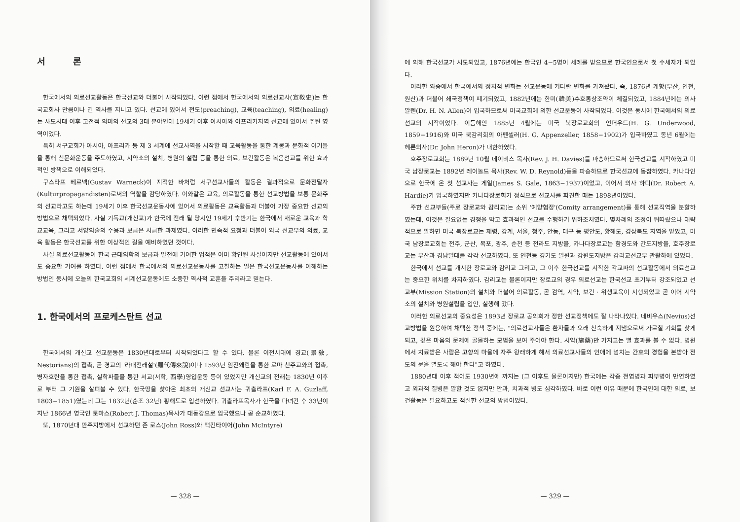서 론
한국에서의 의료선교활동은 한국선교와 더불어 시작되었다. 이런 점에서 한국에서의 의료선교사(宣敎史)는 한국교회사 만큼이나 긴 역사를 지니고 있다. 선교에 있어서 전도(preaching), 교육(teaching), 의료(healing)는 사도시대 이후 고전적 의미의 선교의 3대 분야인데 19세기 이후 아시아와 아프리카지역 선교에 있어서 주된 영역이었다.
특히 서구교회가 아시아, 아프리카 등 제 3 세계에 선교사역을 시작할 때 교육활동을 통한 계몽과 문화적 이기들을 통해 신문화운동을 주도하였고, 시약소의 설치, 병원의 설립 등을 통한 의료, 보건활동은 복음선교를 위한 효과적인 방책으로 이해되었다.
구스타프 베르넥(Gustav Warneck)이 지적한 바처럼 서구선교사들의 활동은 결과적으로 문화전달자(Kulturpropagandisten)로써의 역할을 감당하였다. 이와같은 교육, 의료활동을 통한 선교방법을 보통 문화주의 선교라고도 하는데 19세기 이후 한국선교운동사에 있어서 의료활동은 교육활동과 더불어 가장 중요한 선교의 방법으로 채택되었다. 사실 기독교(개신교)가 한국에 전래 될 당시인 19세기 후반기는 한국에서 새로운 교육과 학교교육, 그리고 서양의술의 수용과 보급은 시급한 과제였다. 이러한 민족적 요청과 더불어 외국 선교부의 의료, 교육 활동은 한국선교를 위한 이상적인 길을 예비하였던 것이다.
사실 의료선교활동이 한국 근대의학의 보급과 발전에 기여한 업적은 이미 확인된 사실이지만 선교활동에 있어서도 중요한 기여를 하였다. 이런 점에서 한국에서의 의료선교운동사를 고찰하는 일은 한국선교운동사를 이해하는 방법인 동시에 오늘의 한국교회의 세계선교운동에도 소중한 역사적 교훈을 주리라고 믿는다.
1. 한국에서의 프로케스탄트 선교
한국에서의 개신교 선교운동은 1830년대로부터 시작되었다고 할 수 있다. 물론 이전시대에 경교(景敎, Nestorians)의 접촉, 곧 경교의 '라대전래설'(羅代傳來說)이나 1593년 임진왜란을 통한 로마 천주교와의 접촉, 병자호란을 통한 접촉, 실학파들을 통한 서교(서학, 西學)영입운동 등이 있었지만 개신교의 전래는 1830년 이후로 부터 그 기원을 살펴볼 수 있다. 한국땅을 찾아온 최초의 개신교 선교사는 귀츨라프(Karl F. A. Guzlaff, 1803−1851)였는데 그는 1832년(순조 32년) 황해도로 입선하였다. 귀츨라프목사가 한국을 다녀간 후 33년이 지난 1866년 영국인 토마스(Robert J. Thomas)목사가 대동강으로 입국했으나 곧 순교하였다.
또, 1870년대 만주지방에서 선교하던 존 로스(John Ross)와 맥킨타이어(John McIntyre)
— 328 —
에 의해 한국선교가 시도되었고, 1876년에는 한국인 4−5명이 세례를 받으므로 한국인으로서 첫 수세자가 되었다.
이러한 와중에서 한국에서의 정치적 변화는 선교운동에 커다란 변화를 가져왔다. 즉, 1876년 개항(부산, 인천, 원산)과 더불어 쇄국정책이 폐기되었고, 1882년에는 한미(韓美)수호통상조약이 체결되었고, 1884년에는 의사 알렌(Dr. H. N. Allen)이 입국하므로써 미국교회에 의한 선교운동이 사작되었다. 이것은 동시에 한국에서의 의료선교의 시작이었다. 이듬해인 1885년 4월에는 미국 북장로교회의 언더우드(H. G. Underwood, 1859−1916)와 미국 북감리회의 아펜셀러(H. G. Appenzeller, 1858−1902)가 입국하였고 동년 6월에는 헤론의사(Dr. John Heron)가 내한하였다.
호주장로교회는 1889년 10월 데이비스 목사(Rev. J. H. Davies)를 파송하므로써 한국선교를 시작하였고 미국 남장로교는 1892년 레이놀드 목사(Rev. W. D. Reynold)등을 파송하므로 한국선교에 동참하였다. 카나다인으로 한국에 온 첫 선교사는 게일(James S. Gale, 1863−1937)이었고, 이어서 의사 하디(Dr. Robert A. Hardie)가 입국하였지만 카나다장로회가 정식으로 선교사를 파견한 때는 1898년이었다.
주한 선교부들(주로 장로교와 감리교)는 소위 '예양협정'(Comity arrangement)를 통해 선교직역을 분할하였는데, 이것은 필요없는 경쟁을 막고 효과적인 선교를 수행하기 위하조처였다. 몇차례의 조정이 뒤따랐으나 대략적으로 말하면 미국 북장로교는 재령, 강계, 서울, 청주, 안동, 대구 등 평안도, 황해도, 경상북도 지역을 맡았고, 미국 남장로교회는 전주, 군산, 목포, 광주, 순천 등 전라도 지방을, 카나다장로교는 함경도와 간도지방을, 호주장로교는 부산과 경남일대를 각각 선교하였다. 또 인천등 경기도 일원과 강원도지방은 감리교선교부 관활하에 있었다.
한국에서 선교를 개시한 장로교와 감리교 그리고, 그 이후 한국선교를 시작한 각교파의 선교활동에서 의료선교는 중요한 위치를 차지하였다. 감리교는 물론이지만 장로교의 경우 의료선교는 한국선교 초기부터 강조되었고 선교부(Mission Station)의 설치와 더불어 의료활동, 곧 검역, 시약, 보건 · 위생교육이 시행되었고 곧 이어 시약소의 설치와 병원설립을 입안, 실행해 갔다.
이러한 의료선교의 중요성은 1893년 장로교 공의회가 정한 선교정책에도 잘 나타나있다. 네비우스(Nevius)선교방법을 원용하여 채택한 정책 중에는, "의료선교사들은 환자들과 오래 친숙하게 지냄으로써 가르칠 기회를 찾게 되고, 깊은 마음의 문제에 골몰하는 모범을 보여 주어야 한다. 시약(施藥)만 가지고는 별 효과를 볼 수 없다. 병원에서 치료받은 사람은 고향의 마을에 자주 왕래하게 해서 의료선교사들의 인애에 넘치는 간호의 경험을 본받아 전도의 문을 열도록 해야 한다"고 하였다.
1880년대 이후 적어도 1930년에 까지는 (그 이후도 물론이지만) 한국에는 각종 전염병과 피부병이 만연하였고 외과적 질병은 말할 것도 없지만 안과, 치과적 병도 심각하였다. 바로 이런 이유 때문에 한국인에 대한 의료, 보건활동은 필요하고도 적절한 선교의 방법이었다.
— 329 —